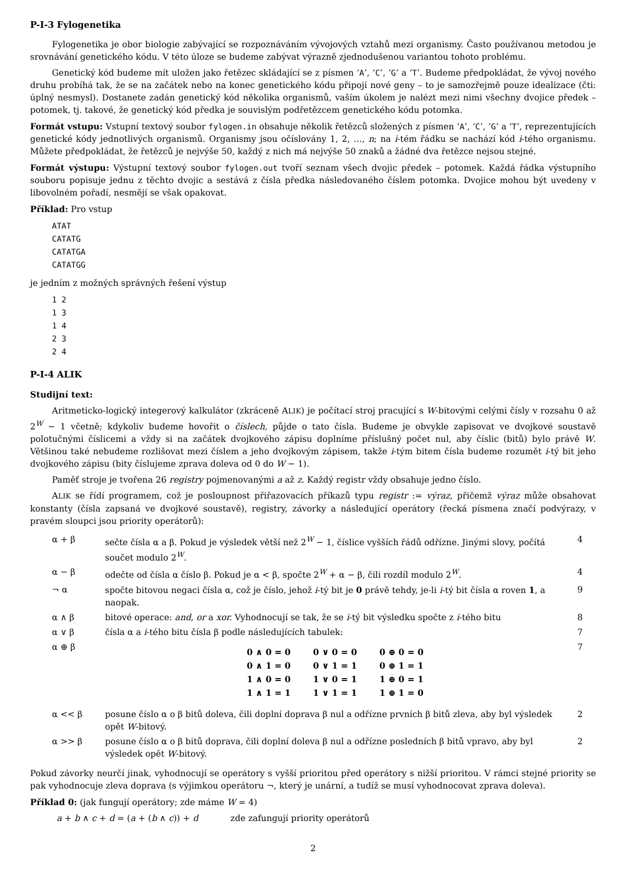P-I-3 Fylogenetika
Fylogenetika je obor biologie zabývající se rozpoznáváním vývojových vztahů mezi organismy. Často používanou metodou je srovnávání genetického kódu. V této úloze se budeme zabývat výrazně zjednodušenou variantou tohoto problému.
Genetický kód budeme mít uložen jako řetězec skládající se z písmen ‘A’, ‘C’, ‘G’ a ‘T’. Budeme předpokládat, že vývoj nového druhu probíhá tak, že se na začátek nebo na konec genetického kódu připojí nové geny – to je samozřejmě pouze idealizace (čti: úplný nesmysl). Dostanete zadán genetický kód několika organismů, vaším úkolem je nalézt mezi nimi všechny dvojice předek – potomek, tj. takové, že genetický kód předka je souvislým podřetězcem genetického kódu potomka.
Formát vstupu: Vstupní textový soubor fylogen.in obsahuje několik řetězců složených z písmen ‘A’, ‘C’, ‘G’ a ‘T’, reprezentujících genetické kódy jednotlivých organismů. Organismy jsou očíslovány 1, 2, …, n; na i-tém řádku se nachází kód i-tého organismu. Můžete předpokládat, že řetězců je nejvýše 50, každý z nich má nejvýše 50 znaků a žádné dva řetězce nejsou stejné.
Formát výstupu: Výstupní textový soubor fylogen.out tvoří seznam všech dvojic předek – potomek. Každá řádka výstupního souboru popisuje jednu z těchto dvojic a sestává z čísla předka následovaného číslem potomka. Dvojice mohou být uvedeny v libovolném pořadí, nesmějí se však opakovat.
Příklad: Pro vstup
ATAT
CATATG
CATATGA
CATATGG
je jedním z možných správných řešení výstup
1 2
1 3
1 4
2 3
2 4
P-I-4 ALIK
Studijní text:
Aritmeticko-logický integerový kalkulátor (zkráceně ALIK) je počítací stroj pracující s W-bitovými celými čísly v rozsahu 0 až 2<sup>W</sup> − 1 včetně; kdykoliv budeme hovořit o číslech, půjde o tato čísla. Budeme je obvykle zapisovat ve dvojkové soustavě polotučnými číslicemi a vždy si na začátek dvojkového zápisu doplníme příslušný počet nul, aby číslic (bitů) bylo právě W. Většinou také nebudeme rozlišovat mezi číslem a jeho dvojkovým zápisem, takže i-tým bitem čísla budeme rozumět i-tý bit jeho dvojkového zápisu (bity číslujeme zprava doleva od 0 do W − 1).
Paměť stroje je tvořena 26 registry pojmenovanými a až z. Každý registr vždy obsahuje jedno číslo.
ALIK se řídí programem, což je posloupnost přiřazovacích příkazů typu registr := výraz, přičemž výraz může obsahovat konstanty (čísla zapsaná ve dvojkové soustavě), registry, závorky a následující operátory (řecká písmena značí podvýrazy, v pravém sloupci jsou priority operátorů):
| α + β | sečte čísla α a β. Pokud je výsledek větší než 2<sup>W</sup> − 1, číslice vyšších řádů odřízne. Jinými slovy, počítá součet modulo 2<sup>W</sup>. | 4 |
| α − β | odečte od čísla α číslo β. Pokud je α < β, spočte 2<sup>W</sup> + α − β, čili rozdíl modulo 2<sup>W</sup>. | 4 |
| ¬ α | spočte bitovou negaci čísla α, což je číslo, jehož i -tý bit je 0 právě tehdy, je-li i -tý bit čísla α roven 1 , a naopak. | 9 |
| α ∧ β | bitové operace: and, or a xor. Vyhodnocují se tak, že se i -tý bit výsledku spočte z i -tého bitu | 8 |
| α ∨ β | čísla α a i -tého bitu čísla β podle následujících tabulek: | 7 |
| α ⊕ β | / 0 ∧ 0 = 0 / 0 ∨ 0 = 0 / 0 ⊕ 0 = 0 / / 0 ∧ 1 = 0 / 0 ∨ 1 = 1 / 0 ⊕ 1 = 1 / / 1 ∧ 0 = 0 / 1 ∨ 0 = 1 / 1 ⊕ 0 = 1 / / 1 ∧ 1 = 1 / 1 ∨ 1 = 1 / 1 ⊕ 1 = 0 / | 7 |
| α << β | posune číslo α o β bitů doleva, čili doplní doprava β nul a odřízne prvních β bitů zleva, aby byl výsledek opět W -bitový. | 2 |
| α >> β | posune číslo α o β bitů doprava, čili doplní doleva β nul a odřízne posledních β bitů vpravo, aby byl výsledek opět W -bitový. | 2 |
Pokud závorky neurčí jinak, vyhodnocují se operátory s vyšší prioritou před operátory s nižší prioritou. V rámci stejné priority se pak vyhodnocuje zleva doprava (s výjimkou operátoru ¬, který je unární, a tudíž se musí vyhodnocovat zprava doleva).
Příklad 0: (jak fungují operátory; zde máme W = 4)
a + b ∧ c + d = (a + (b ∧ c)) + d zde zafungují priority operátorů
2